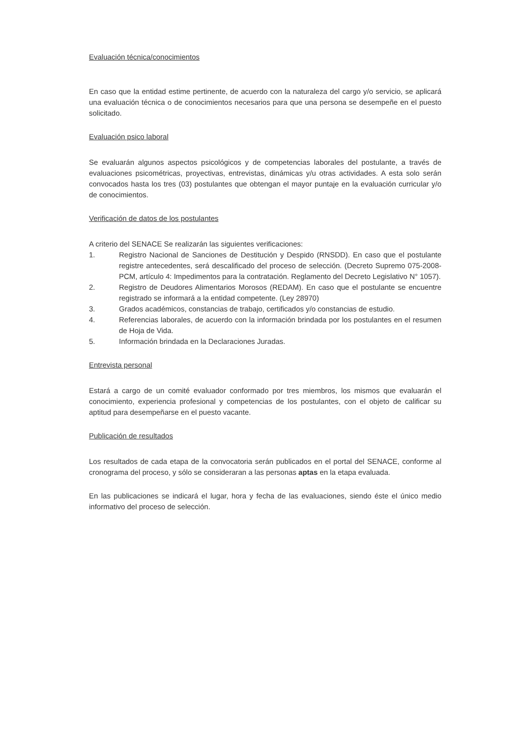Evaluación técnica/conocimientos
En caso que la entidad estime pertinente, de acuerdo con la naturaleza del cargo y/o servicio, se aplicará una evaluación técnica o de conocimientos necesarios para que una persona se desempeñe en el puesto solicitado.
Evaluación psico laboral
Se evaluarán algunos aspectos psicológicos y de competencias laborales del postulante, a través de evaluaciones psicométricas, proyectivas, entrevistas, dinámicas y/u otras actividades. A esta solo serán convocados hasta los tres (03) postulantes que obtengan el mayor puntaje en la evaluación curricular y/o de conocimientos.
Verificación de datos de los postulantes
A criterio del SENACE Se realizarán las siguientes verificaciones:
1. Registro Nacional de Sanciones de Destitución y Despido (RNSDD). En caso que el postulante registre antecedentes, será descalificado del proceso de selección. (Decreto Supremo 075-2008-PCM, artículo 4: Impedimentos para la contratación. Reglamento del Decreto Legislativo N° 1057).
2. Registro de Deudores Alimentarios Morosos (REDAM). En caso que el postulante se encuentre registrado se informará a la entidad competente. (Ley 28970)
3. Grados académicos, constancias de trabajo, certificados y/o constancias de estudio.
4. Referencias laborales, de acuerdo con la información brindada por los postulantes en el resumen de Hoja de Vida.
5. Información brindada en la Declaraciones Juradas.
Entrevista personal
Estará a cargo de un comité evaluador conformado por tres miembros, los mismos que evaluarán el conocimiento, experiencia profesional y competencias de los postulantes, con el objeto de calificar su aptitud para desempeñarse en el puesto vacante.
Publicación de resultados
Los resultados de cada etapa de la convocatoria serán publicados en el portal del SENACE, conforme al cronograma del proceso, y sólo se consideraran a las personas aptas en la etapa evaluada.
En las publicaciones se indicará el lugar, hora y fecha de las evaluaciones, siendo éste el único medio informativo del proceso de selección.